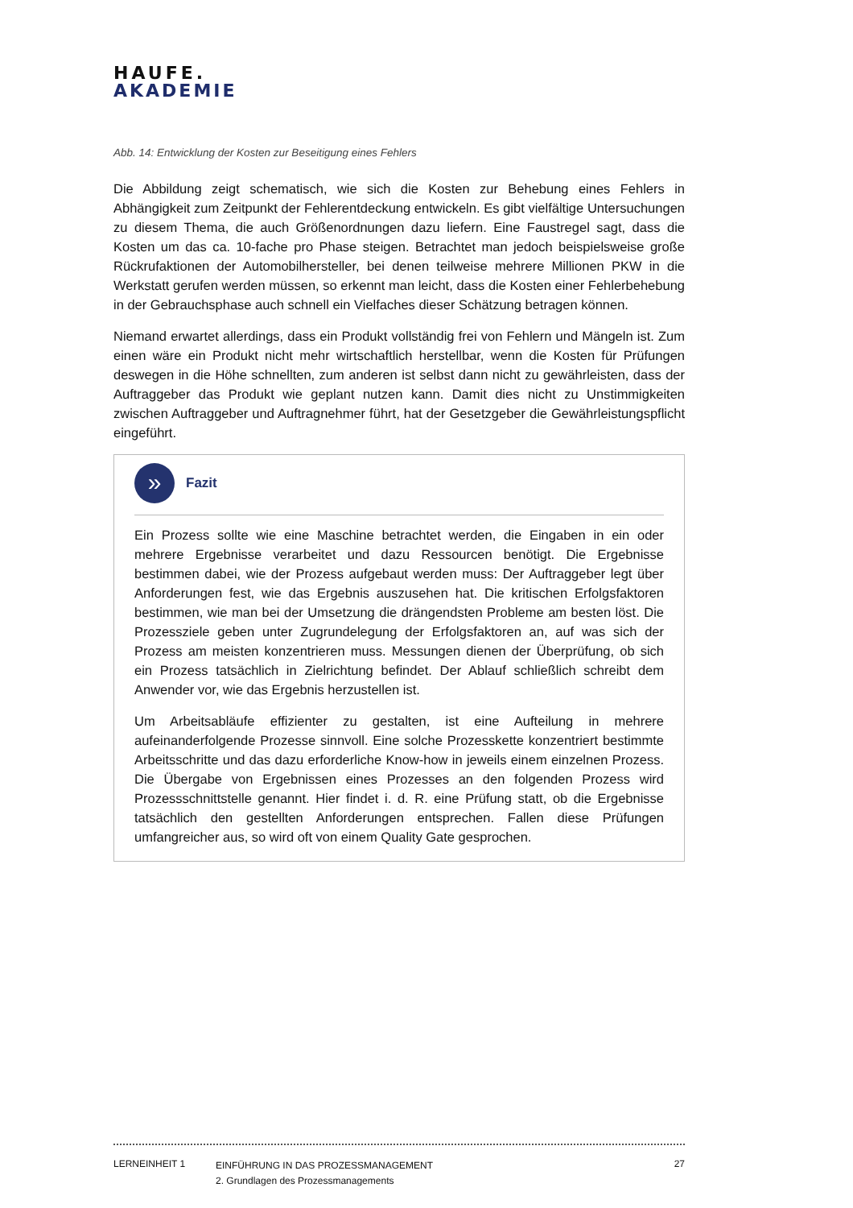HAUFE.
AKADEMIE
Abb. 14: Entwicklung der Kosten zur Beseitigung eines Fehlers
Die Abbildung zeigt schematisch, wie sich die Kosten zur Behebung eines Fehlers in Abhängigkeit zum Zeitpunkt der Fehlerentdeckung entwickeln. Es gibt vielfältige Untersuchungen zu diesem Thema, die auch Größenordnungen dazu liefern. Eine Faustregel sagt, dass die Kosten um das ca. 10-fache pro Phase steigen. Betrachtet man jedoch beispielsweise große Rückrufaktionen der Automobilhersteller, bei denen teilweise mehrere Millionen PKW in die Werkstatt gerufen werden müssen, so erkennt man leicht, dass die Kosten einer Fehlerbehebung in der Gebrauchsphase auch schnell ein Vielfaches dieser Schätzung betragen können.
Niemand erwartet allerdings, dass ein Produkt vollständig frei von Fehlern und Mängeln ist. Zum einen wäre ein Produkt nicht mehr wirtschaftlich herstellbar, wenn die Kosten für Prüfungen deswegen in die Höhe schnellten, zum anderen ist selbst dann nicht zu gewährleisten, dass der Auftraggeber das Produkt wie geplant nutzen kann. Damit dies nicht zu Unstimmigkeiten zwischen Auftraggeber und Auftragnehmer führt, hat der Gesetzgeber die Gewährleistungspflicht eingeführt.
»
Fazit
Ein Prozess sollte wie eine Maschine betrachtet werden, die Eingaben in ein oder mehrere Ergebnisse verarbeitet und dazu Ressourcen benötigt. Die Ergebnisse bestimmen dabei, wie der Prozess aufgebaut werden muss: Der Auftraggeber legt über Anforderungen fest, wie das Ergebnis auszusehen hat. Die kritischen Erfolgsfaktoren bestimmen, wie man bei der Umsetzung die drängendsten Probleme am besten löst. Die Prozessziele geben unter Zugrundelegung der Erfolgsfaktoren an, auf was sich der Prozess am meisten konzentrieren muss. Messungen dienen der Überprüfung, ob sich ein Prozess tatsächlich in Zielrichtung befindet. Der Ablauf schließlich schreibt dem Anwender vor, wie das Ergebnis herzustellen ist.
Um Arbeitsabläufe effizienter zu gestalten, ist eine Aufteilung in mehrere aufeinanderfolgende Prozesse sinnvoll. Eine solche Prozesskette konzentriert bestimmte Arbeitsschritte und das dazu erforderliche Know-how in jeweils einem einzelnen Prozess. Die Übergabe von Ergebnissen eines Prozesses an den folgenden Prozess wird Prozessschnittstelle genannt. Hier findet i. d. R. eine Prüfung statt, ob die Ergebnisse tatsächlich den gestellten Anforderungen entsprechen. Fallen diese Prüfungen umfangreicher aus, so wird oft von einem Quality Gate gesprochen.
LERNEINHEIT 1
EINFÜHRUNG IN DAS PROZESSMANAGEMENT
2. Grundlagen des Prozessmanagements
27